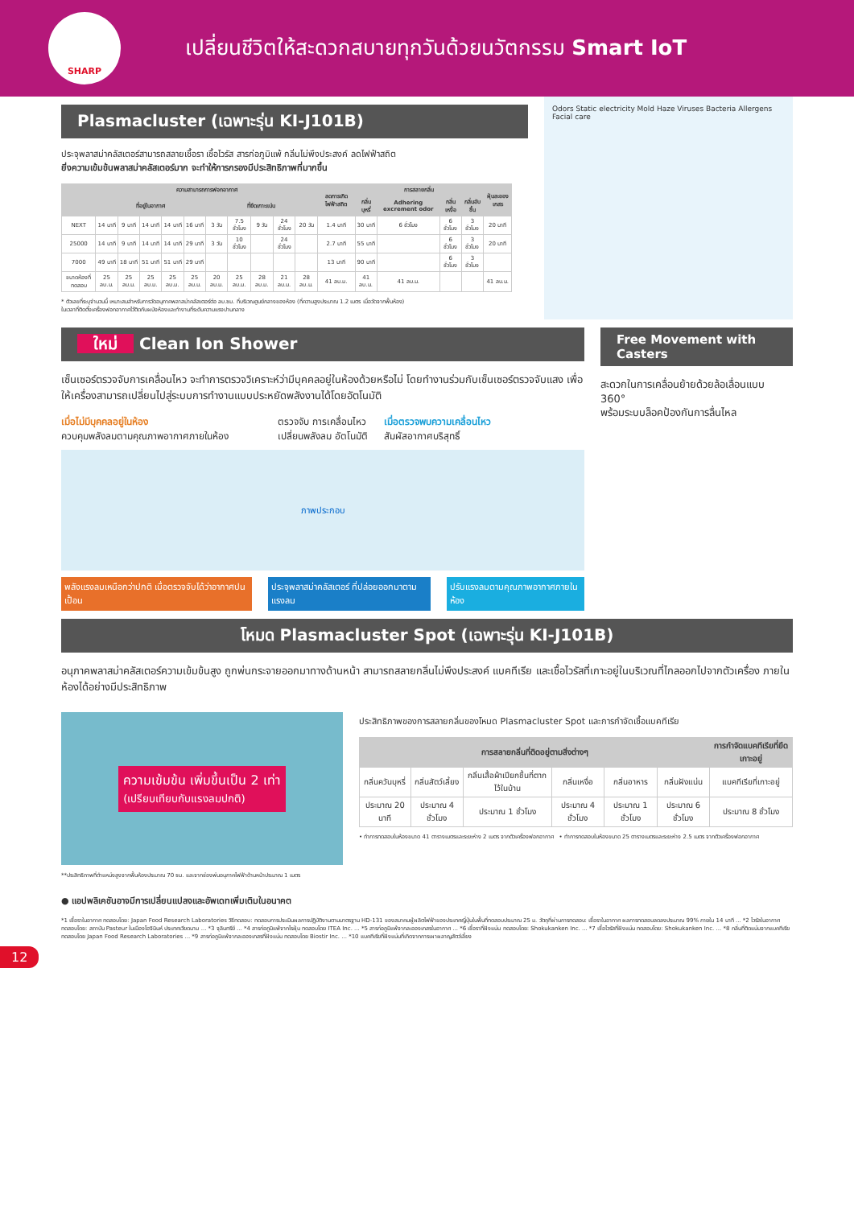SHARP
เปลี่ยนชีวิตให้สะดวกสบายทุกวันด้วยนวัตกรรม Smart IoT
Plasmacluster (เฉพาะรุ่น KI-J101B)
ประจุพลาสม่าคลัสเตอร์สามารถสลายเชื้อรา เชื้อไวรัส สารก่อภูมิแพ้ กลิ่นไม่พึงประสงค์ ลดไฟฟ้าสถิต
ยิ่งความเข้มข้นพลาสม่าคลัสเตอร์มาก จะทำให้การกรองมีประสิทธิภาพที่มากขึ้น
| | ความสามารถการฟอกอากาศ | | | | | | | | | | ลดการเกิดไฟฟ้าสถิต | การสลายกลิ่น | | | | ฝุ่นละอองเกสร |
| --- | --- | --- | --- | --- | --- | --- | --- | --- | --- | --- | --- | --- | --- | --- | --- | --- |
| | ที่อยู่ในอากาศ | | | | | ที่ยึดเกาะแน่น | | | | | | กลิ่นบุหรี่ | Adhering excrement odor | กลิ่นเหงื่อ | กลิ่นอับชื้น | |
| NEXT | 14 นาที | 9 นาที | 14 นาที | 14 นาที | 16 นาที | 3 วัน | 7.5 ชั่วโมง | 9 วัน | 24 ชั่วโมง | 20 วัน | 1.4 นาที | 30 นาที | 6 ชั่วโมง | 6 ชั่วโมง | 3 ชั่วโมง | 20 นาที |
| 25000 | 14 นาที | 9 นาที | 14 นาที | 14 นาที | 29 นาที | 3 วัน | 10 ชั่วโมง | | 24 ชั่วโมง | | 2.7 นาที | 55 นาที | | 6 ชั่วโมง | 3 ชั่วโมง | 20 นาที |
| 7000 | 49 นาที | 18 นาที | 51 นาที | 51 นาที | 29 นาที | | | | | | 13 นาที | 90 นาที | | 6 ชั่วโมง | 3 ชั่วโมง | |
| ขนาดห้องที่ทดสอบ | 25 ลบ.ม. | 25 ลบ.ม. | 25 ลบ.ม. | 25 ลบ.ม. | 25 ลบ.ม. | 20 ลบ.ม. | 25 ลบ.ม. | 28 ลบ.ม. | 21 ลบ.ม. | 28 ลบ.ม. | 41 ลบ.ม. | 41 ลบ.ม. | 41 ลบ.ม. | | | 41 ลบ.ม. |
* ตัวเลขที่ระบุจำนวนนี้ เหมาะสมสำหรับการวัดอนุภาคพลาสม่าคลัสเตอร์ต่อ ลบ.ซม. ที่บริเวณศูนย์กลางของห้อง (ที่ความสูงประมาณ 1.2 เมตร เมื่อวัดจากพื้นห้อง)
ในเวลาที่ติดตั้งเครื่องฟอกอากาศไว้ติดกับผนังห้องและทำงานที่ระดับความแรงปานกลาง
Odors Static electricity Mold Haze Viruses Bacteria Allergens Facial care
ใหม่ Clean Ion Shower
เซ็นเซอร์ตรวจจับการเคลื่อนไหว จะทำการตรวจวิเคราะห์ว่ามีบุคคลอยู่ในห้องด้วยหรือไม่ โดยทำงานร่วมกับเซ็นเซอร์ตรวจจับแสง เพื่อให้เครื่องสามารถเปลี่ยนไปสู่ระบบการทำงานแบบประหยัดพลังงานได้โดยอัตโนมัติ
เมื่อไม่มีบุคคลอยู่ในห้อง
ควบคุมพลังลมตามคุณภาพอากาศภายในห้อง
ตรวจจับ การเคลื่อนไหว
เปลี่ยนพลังลม อัตโนมัติ
เมื่อตรวจพบความเคลื่อนไหว
สัมผัสอากาศบริสุทธิ์
ภาพประกอบ
พลังแรงลมเหนือกว่าปกติ เมื่อตรวจจับได้ว่าอากาศปนเปื้อน
ประจุพลาสม่าคลัสเตอร์ ที่ปล่อยออกมาตามแรงลม
ปรับแรงลมตามคุณภาพอากาศภายในห้อง
Free Movement with Casters
สะดวกในการเคลื่อนย้ายด้วยล้อเลื่อนแบบ 360°
พร้อมระบบล็อคป้องกันการลื่นไหล
โหมด Plasmacluster Spot (เฉพาะรุ่น KI-J101B)
อนุภาคพลาสม่าคลัสเตอร์ความเข้มข้นสูง ถูกพ่นกระจายออกมาทางด้านหน้า สามารถสลายกลิ่นไม่พึงประสงค์ แบคทีเรีย และเชื้อไวรัสที่เกาะอยู่ในบริเวณที่ไกลออกไปจากตัวเครื่อง ภายในห้องได้อย่างมีประสิทธิภาพ
ความเข้มข้น เพิ่มขึ้นเป็น 2 เท่า
(เปรียบเทียบกับแรงลมปกติ)
**ประสิทธิภาพที่ตำแหน่งสูงจากพื้นห้องประมาณ 70 ซม. และจากช่องพ่นอนุภาคไฟฟ้าด้านหน้าประมาณ 1 เมตร
ประสิทธิภาพของการสลายกลิ่นของโหมด Plasmacluster Spot และการกำจัดเชื้อแบคทีเรีย
| การสลายกลิ่นที่ติดอยู่ตามสิ่งต่างๆ | | | | | | การกำจัดแบคทีเรียที่ยึดเกาะอยู่ |
| --- | --- | --- | --- | --- | --- | --- |
| กลิ่นควันบุหรี่ | กลิ่นสัตว์เลี้ยง | กลิ่นเสื้อผ้าเปียกชื้นที่ตากไว้ในบ้าน | กลิ่นเหงื่อ | กลิ่นอาหาร | กลิ่นฝังแน่น | แบคทีเรียที่เกาะอยู่ |
| ประมาณ 20 นาที | ประมาณ 4 ชั่วโมง | ประมาณ 1 ชั่วโมง | ประมาณ 4 ชั่วโมง | ประมาณ 1 ชั่วโมง | ประมาณ 6 ชั่วโมง | ประมาณ 8 ชั่วโมง |
• ทำการทดสอบในห้องขนาด 41 ตารางเมตรและระยะห่าง 2 เมตร จากตัวเครื่องฟอกอากาศ • ทำการทดสอบในห้องขนาด 25 ตารางเมตรและระยะห่าง 2.5 เมตร จากตัวเครื่องฟอกอากาศ
● แอปพลิเคชันอาจมีการเปลี่ยนแปลงและอัพเดทเพิ่มเติมในอนาคต
*1 เชื้อราในอากาศ ทดสอบโดย: Japan Food Research Laboratories วิธีทดสอบ: ทดสอบการประเมินผลการปฏิบัติงานตามมาตรฐาน HD-131 ของสมาคมผู้ผลิตไฟฟ้าของประเทศญี่ปุ่นในพื้นที่ทดสอบประมาณ 25 ม. วัตถุที่ผ่านการทดสอบ: เชื้อราในอากาศ ผลการทดสอบลดลงประมาณ 99% ภายใน 14 นาที ... *2 ไวรัสในอากาศ ทดสอบโดย: สถาบัน Pasteur ในเมืองโฮจิมินห์ ประเทศเวียดนาม ... *3 จุลินทรีย์ ... *4 สารก่อภูมิแพ้จากไรฝุ่น ทดสอบโดย ITEA Inc. ... *5 สารก่อภูมิแพ้จากละอองเกสรในอากาศ ... *6 เชื้อราที่ฝังแน่น ทดสอบโดย: Shokukanken Inc. ... *7 เชื้อไวรัสที่ฝังแน่น ทดสอบโดย: Shokukanken Inc. ... *8 กลิ่นที่ติดแน่นจากแบคทีเรีย ทดสอบโดย Japan Food Research Laboratories ... *9 สารก่อภูมิแพ้จากละอองเกสรที่ฝังแน่น ทดสอบโดย Biostir Inc. ... *10 แบคทีเรียที่ฝังแน่นที่เกิดจากการเผาผลาญสัตว์เลี้ยง
12